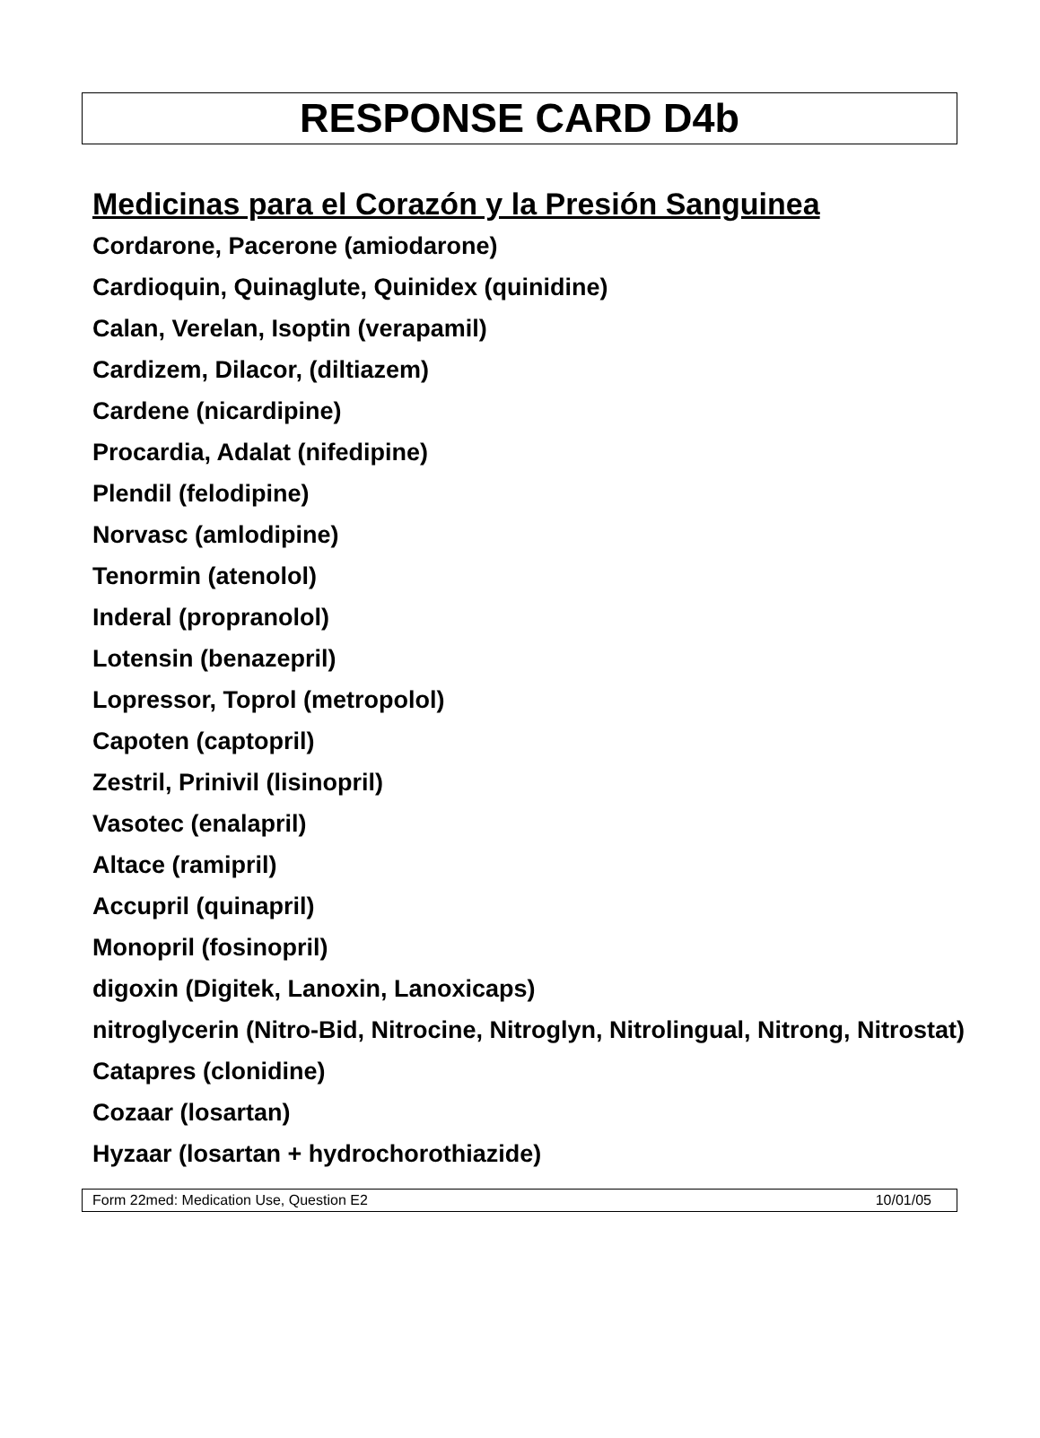RESPONSE CARD D4b
Medicinas para el Corazón y la Presión Sanguinea
Cordarone, Pacerone (amiodarone)
Cardioquin, Quinaglute, Quinidex (quinidine)
Calan, Verelan, Isoptin (verapamil)
Cardizem, Dilacor, (diltiazem)
Cardene (nicardipine)
Procardia, Adalat (nifedipine)
Plendil (felodipine)
Norvasc (amlodipine)
Tenormin (atenolol)
Inderal (propranolol)
Lotensin (benazepril)
Lopressor, Toprol (metropolol)
Capoten (captopril)
Zestril, Prinivil (lisinopril)
Vasotec (enalapril)
Altace (ramipril)
Accupril (quinapril)
Monopril (fosinopril)
digoxin (Digitek, Lanoxin, Lanoxicaps)
nitroglycerin (Nitro-Bid, Nitrocine, Nitroglyn, Nitrolingual, Nitrong, Nitrostat)
Catapres (clonidine)
Cozaar (losartan)
Hyzaar (losartan + hydrochorothiazide)
Form 22med: Medication Use, Question E2 10/01/05